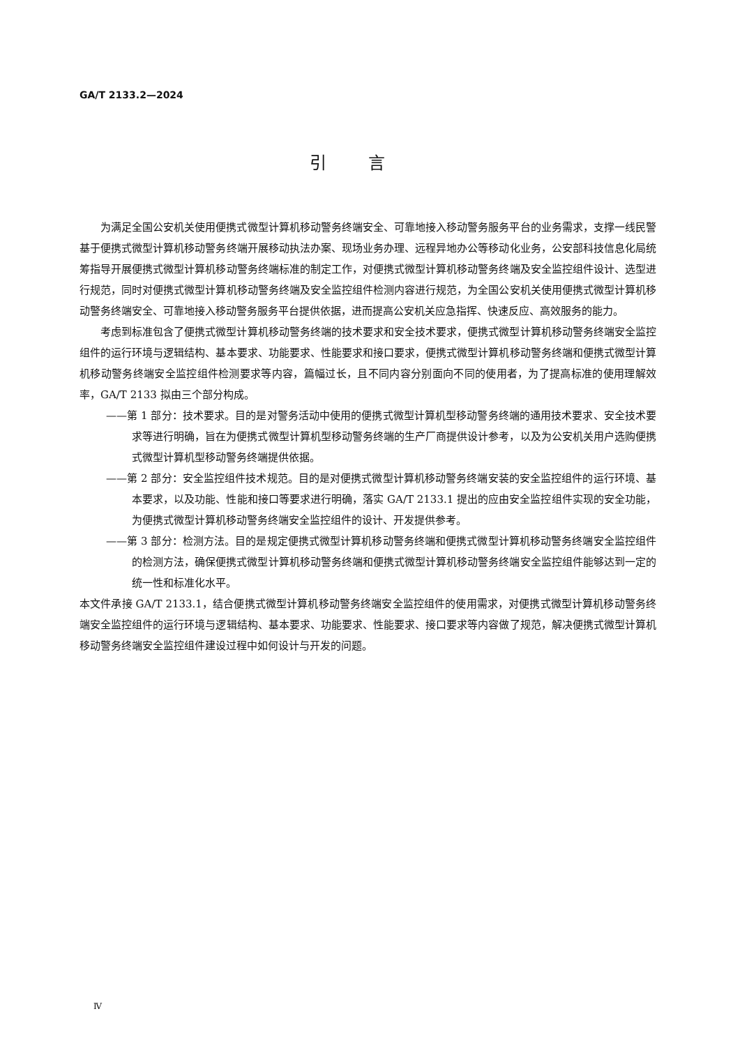GA/T 2133.2—2024
引言
为满足全国公安机关使用便携式微型计算机移动警务终端安全、可靠地接入移动警务服务平台的业务需求，支撑一线民警基于便携式微型计算机移动警务终端开展移动执法办案、现场业务办理、远程异地办公等移动化业务，公安部科技信息化局统筹指导开展便携式微型计算机移动警务终端标准的制定工作，对便携式微型计算机移动警务终端及安全监控组件设计、选型进行规范，同时对便携式微型计算机移动警务终端及安全监控组件检测内容进行规范，为全国公安机关使用便携式微型计算机移动警务终端安全、可靠地接入移动警务服务平台提供依据，进而提高公安机关应急指挥、快速反应、高效服务的能力。
考虑到标准包含了便携式微型计算机移动警务终端的技术要求和安全技术要求，便携式微型计算机移动警务终端安全监控组件的运行环境与逻辑结构、基本要求、功能要求、性能要求和接口要求，便携式微型计算机移动警务终端和便携式微型计算机移动警务终端安全监控组件检测要求等内容，篇幅过长，且不同内容分别面向不同的使用者，为了提高标准的使用理解效率，GA/T 2133 拟由三个部分构成。
——第 1 部分：技术要求。目的是对警务活动中使用的便携式微型计算机型移动警务终端的通用技术要求、安全技术要求等进行明确，旨在为便携式微型计算机型移动警务终端的生产厂商提供设计参考，以及为公安机关用户选购便携式微型计算机型移动警务终端提供依据。
——第 2 部分：安全监控组件技术规范。目的是对便携式微型计算机移动警务终端安装的安全监控组件的运行环境、基本要求，以及功能、性能和接口等要求进行明确，落实 GA/T 2133.1 提出的应由安全监控组件实现的安全功能，为便携式微型计算机移动警务终端安全监控组件的设计、开发提供参考。
——第 3 部分：检测方法。目的是规定便携式微型计算机移动警务终端和便携式微型计算机移动警务终端安全监控组件的检测方法，确保便携式微型计算机移动警务终端和便携式微型计算机移动警务终端安全监控组件能够达到一定的统一性和标准化水平。
本文件承接 GA/T 2133.1，结合便携式微型计算机移动警务终端安全监控组件的使用需求，对便携式微型计算机移动警务终端安全监控组件的运行环境与逻辑结构、基本要求、功能要求、性能要求、接口要求等内容做了规范，解决便携式微型计算机移动警务终端安全监控组件建设过程中如何设计与开发的问题。
Ⅳ